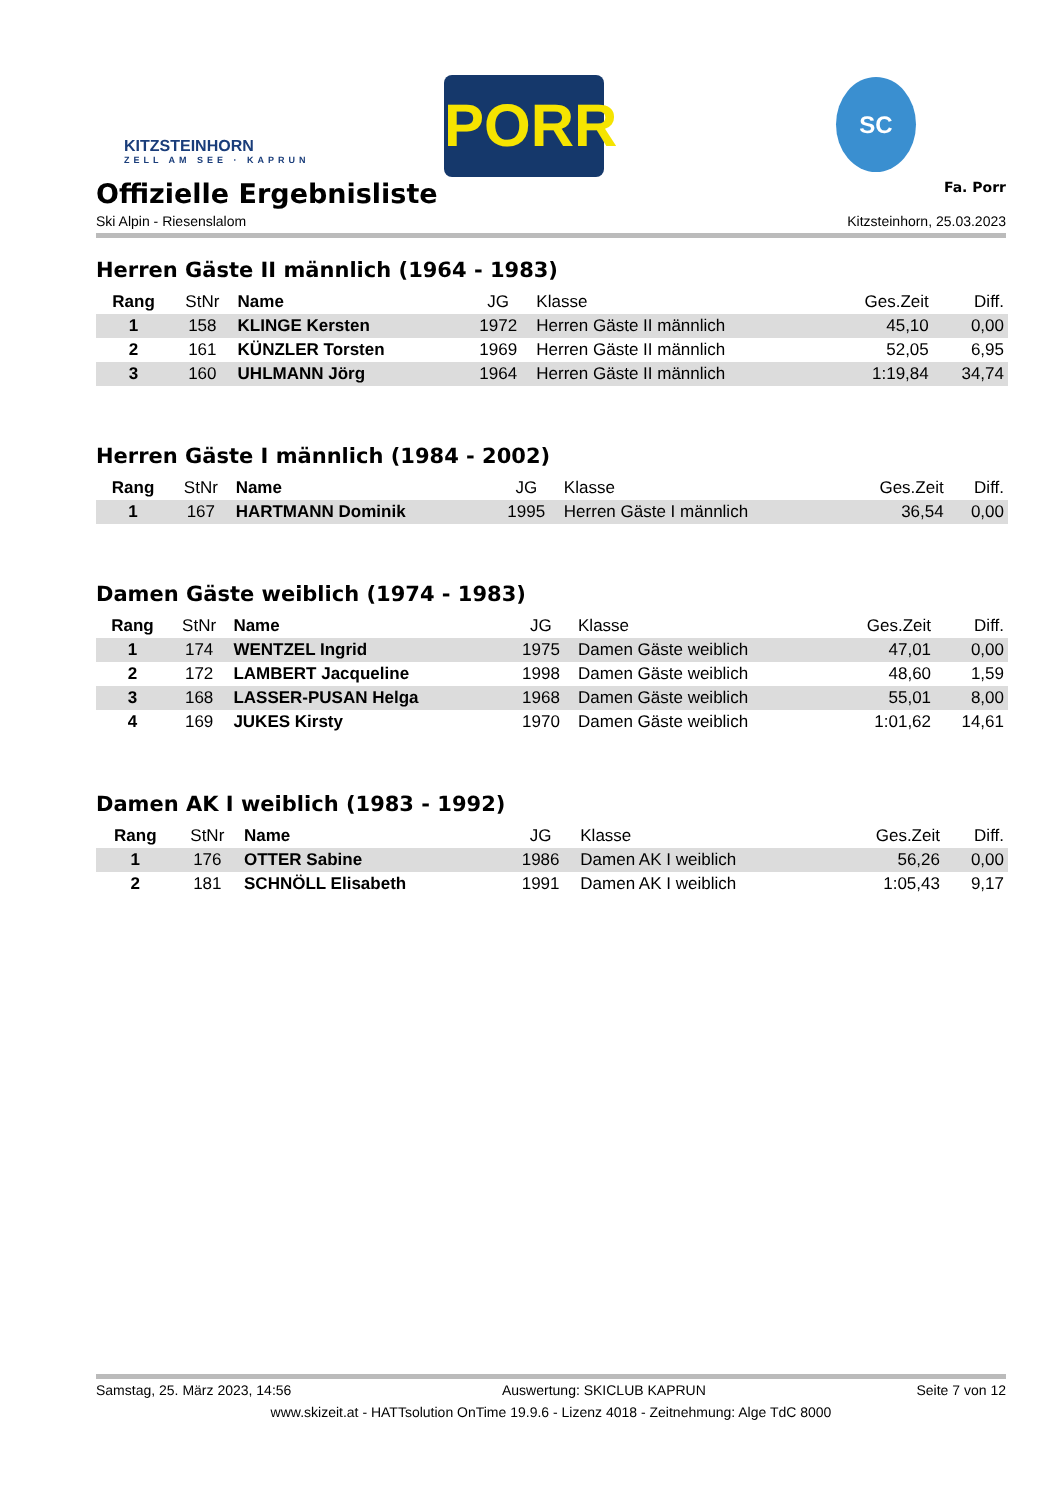KITZSTEINHORN
ZELL AM SEE · KAPRUN
PORR SC
Offizielle Ergebnisliste
Fa. Porr
Ski Alpin - Riesenslalom Kitzsteinhorn, 25.03.2023
Herren Gäste II männlich (1964 - 1983)
| Rang | StNr | Name | JG | Klasse | Ges.Zeit | Diff. |
| --- | --- | --- | --- | --- | --- | --- |
| 1 | 158 | KLINGE Kersten | 1972 | Herren Gäste II männlich | 45,10 | 0,00 |
| 2 | 161 | KÜNZLER Torsten | 1969 | Herren Gäste II männlich | 52,05 | 6,95 |
| 3 | 160 | UHLMANN Jörg | 1964 | Herren Gäste II männlich | 1:19,84 | 34,74 |
Herren Gäste I männlich (1984 - 2002)
| Rang | StNr | Name | JG | Klasse | Ges.Zeit | Diff. |
| --- | --- | --- | --- | --- | --- | --- |
| 1 | 167 | HARTMANN Dominik | 1995 | Herren Gäste I männlich | 36,54 | 0,00 |
Damen Gäste weiblich (1974 - 1983)
| Rang | StNr | Name | JG | Klasse | Ges.Zeit | Diff. |
| --- | --- | --- | --- | --- | --- | --- |
| 1 | 174 | WENTZEL Ingrid | 1975 | Damen Gäste weiblich | 47,01 | 0,00 |
| 2 | 172 | LAMBERT Jacqueline | 1998 | Damen Gäste weiblich | 48,60 | 1,59 |
| 3 | 168 | LASSER-PUSAN Helga | 1968 | Damen Gäste weiblich | 55,01 | 8,00 |
| 4 | 169 | JUKES Kirsty | 1970 | Damen Gäste weiblich | 1:01,62 | 14,61 |
Damen AK I weiblich (1983 - 1992)
| Rang | StNr | Name | JG | Klasse | Ges.Zeit | Diff. |
| --- | --- | --- | --- | --- | --- | --- |
| 1 | 176 | OTTER Sabine | 1986 | Damen AK I weiblich | 56,26 | 0,00 |
| 2 | 181 | SCHNÖLL Elisabeth | 1991 | Damen AK I weiblich | 1:05,43 | 9,17 |
Samstag, 25. März 2023, 14:56 Auswertung: SKICLUB KAPRUN Seite 7 von 12
www.skizeit.at - HATTsolution OnTime 19.9.6 - Lizenz 4018 - Zeitnehmung: Alge TdC 8000